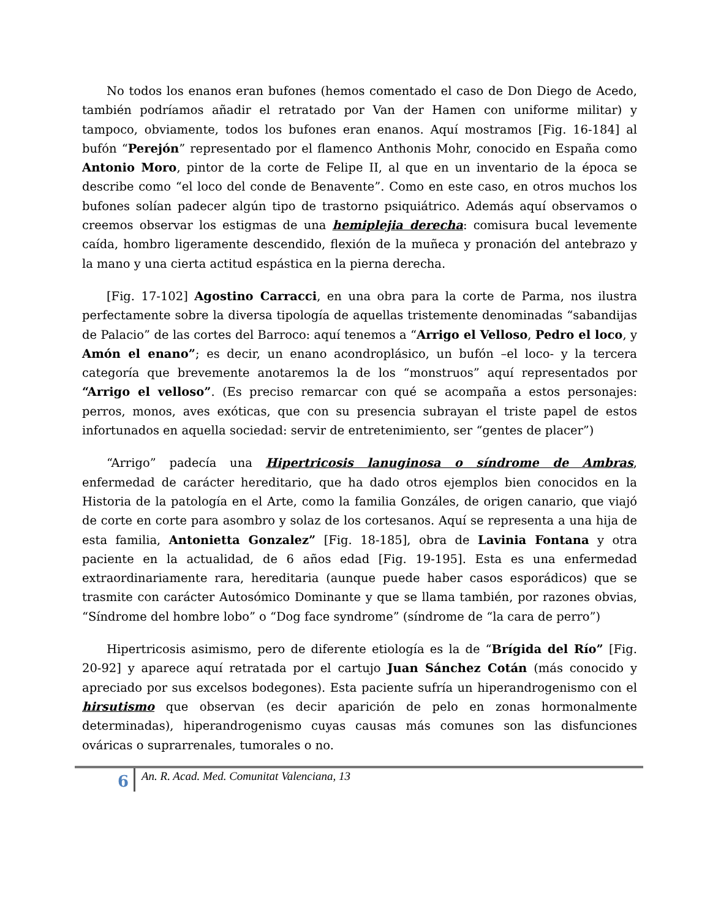No todos los enanos eran bufones (hemos comentado el caso de Don Diego de Acedo, también podríamos añadir el retratado por Van der Hamen con uniforme militar) y tampoco, obviamente, todos los bufones eran enanos. Aquí mostramos [Fig. 16-184] al bufón “Perejón” representado por el flamenco Anthonis Mohr, conocido en España como Antonio Moro, pintor de la corte de Felipe II, al que en un inventario de la época se describe como “el loco del conde de Benavente”. Como en este caso, en otros muchos los bufones solían padecer algún tipo de trastorno psiquiátrico. Además aquí observamos o creemos observar los estigmas de una hemiplejia derecha: comisura bucal levemente caída, hombro ligeramente descendido, flexión de la muñeca y pronación del antebrazo y la mano y una cierta actitud espástica en la pierna derecha.
[Fig. 17-102] Agostino Carracci, en una obra para la corte de Parma, nos ilustra perfectamente sobre la diversa tipología de aquellas tristemente denominadas “sabandijas de Palacio” de las cortes del Barroco: aquí tenemos a “Arrigo el Velloso, Pedro el loco, y Amón el enano”; es decir, un enano acondroplásico, un bufón –el loco- y la tercera categoría que brevemente anotaremos la de los “monstruos” aquí representados por “Arrigo el velloso”. (Es preciso remarcar con qué se acompaña a estos personajes: perros, monos, aves exóticas, que con su presencia subrayan el triste papel de estos infortunados en aquella sociedad: servir de entretenimiento, ser “gentes de placer”)
“Arrigo” padecía una Hipertricosis lanuginosa o síndrome de Ambras, enfermedad de carácter hereditario, que ha dado otros ejemplos bien conocidos en la Historia de la patología en el Arte, como la familia Gonzáles, de origen canario, que viajó de corte en corte para asombro y solaz de los cortesanos. Aquí se representa a una hija de esta familia, Antonietta Gonzalez” [Fig. 18-185], obra de Lavinia Fontana y otra paciente en la actualidad, de 6 años edad [Fig. 19-195]. Esta es una enfermedad extraordinariamente rara, hereditaria (aunque puede haber casos esporádicos) que se trasmite con carácter Autosómico Dominante y que se llama también, por razones obvias, “Síndrome del hombre lobo” o “Dog face syndrome” (síndrome de “la cara de perro”)
Hipertricosis asimismo, pero de diferente etiología es la de “Brígida del Río” [Fig. 20-92] y aparece aquí retratada por el cartujo Juan Sánchez Cotán (más conocido y apreciado por sus excelsos bodegones). Esta paciente sufría un hiperandrogenismo con el hirsutismo que observan (es decir aparición de pelo en zonas hormonalmente determinadas), hiperandrogenismo cuyas causas más comunes son las disfunciones ováricas o suprarrenales, tumorales o no.
6
An. R. Acad. Med. Comunitat Valenciana, 13